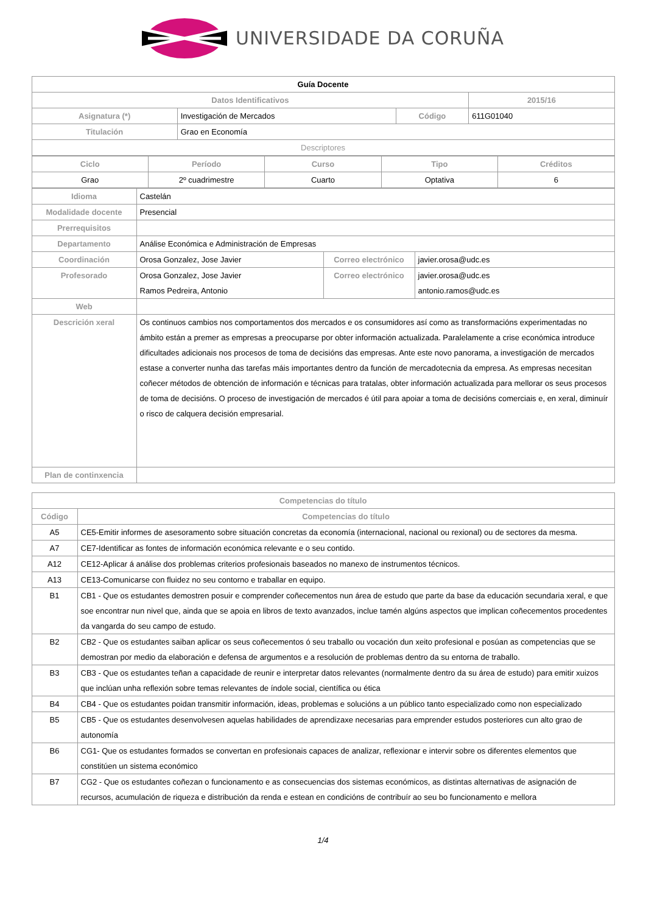UNIVERSIDADE DA CORUÑA
| Guía Docente | | | |
| --- | --- | --- | --- |
| Datos Identificativos | | | 2015/16 |
| Asignatura (*) | Investigación de Mercados | Código | 611G01040 |
| Titulación | Grao en Economía | | |
| Descriptores | | | |
| Ciclo | Período | Curso | Tipo | Créditos |
| --- | --- | --- | --- | --- |
| Grao | 2º cuadrimestre | Cuarto | Optativa | 6 |
| Idioma | Castelán | | |
| Modalidade docente | Presencial | | |
| Prerrequisitos | | | |
| Departamento | Análise Económica e Administración de Empresas | | |
| Coordinación | Orosa Gonzalez, Jose Javier | Correo electrónico | javier.orosa@udc.es |
| Profesorado | Orosa Gonzalez, Jose Javier Ramos Pedreira, Antonio | Correo electrónico | javier.orosa@udc.es antonio.ramos@udc.es |
| Web | | | |
| Descrición xeral | Os continuos cambios nos comportamentos dos mercados e os consumidores así como as transformacións experimentadas no ámbito están a premer as empresas a preocuparse por obter información actualizada. Paralelamente a crise económica introduce dificultades adicionais nos procesos de toma de decisións das empresas. Ante este novo panorama, a investigación de mercados estase a converter nunha das tarefas máis importantes dentro da función de mercadotecnia da empresa. As empresas necesitan coñecer métodos de obtención de información e técnicas para tratalas, obter información actualizada para mellorar os seus procesos de toma de decisións. O proceso de investigación de mercados é útil para apoiar a toma de decisións comerciais e, en xeral, diminuír o risco de calquera decisión empresarial. | | |
| Plan de continxencia | | | |
| Competencias do título | |
| --- | --- |
| Código | Competencias do título |
| A5 | CE5-Emitir informes de asesoramento sobre situación concretas da economía (internacional, nacional ou rexional) ou de sectores da mesma. |
| A7 | CE7-Identificar as fontes de información económica relevante e o seu contido. |
| A12 | CE12-Aplicar á análise dos problemas criterios profesionais baseados no manexo de instrumentos técnicos. |
| A13 | CE13-Comunicarse con fluidez no seu contorno e traballar en equipo. |
| B1 | CB1 - Que os estudantes demostren posuir e comprender coñecementos nun área de estudo que parte da base da educación secundaria xeral, e que soe encontrar nun nivel que, ainda que se apoia en libros de texto avanzados, inclue tamén algúns aspectos que implican coñecementos procedentes da vangarda do seu campo de estudo. |
| B2 | CB2 - Que os estudantes saiban aplicar os seus coñecementos ó seu traballo ou vocación dun xeito profesional e posúan as competencias que se demostran por medio da elaboración e defensa de argumentos e a resolución de problemas dentro da su entorna de traballo. |
| B3 | CB3 - Que os estudantes teñan a capacidade de reunir e interpretar datos relevantes (normalmente dentro da su área de estudo) para emitir xuizos que inclúan unha reflexión sobre temas relevantes de índole social, científica ou ética |
| B4 | CB4 - Que os estudantes poidan transmitir información, ideas, problemas e solucións a un público tanto especializado como non especializado |
| B5 | CB5 - Que os estudantes desenvolvesen aquelas habilidades de aprendizaxe necesarias para emprender estudos posteriores cun alto grao de autonomía |
| B6 | CG1- Que os estudantes formados se convertan en profesionais capaces de analizar, reflexionar e intervir sobre os diferentes elementos que constitúen un sistema económico |
| B7 | CG2 - Que os estudantes coñezan o funcionamento e as consecuencias dos sistemas económicos, as distintas alternativas de asignación de recursos, acumulación de riqueza e distribución da renda e estean en condicións de contribuír ao seu bo funcionamento e mellora |
1/4